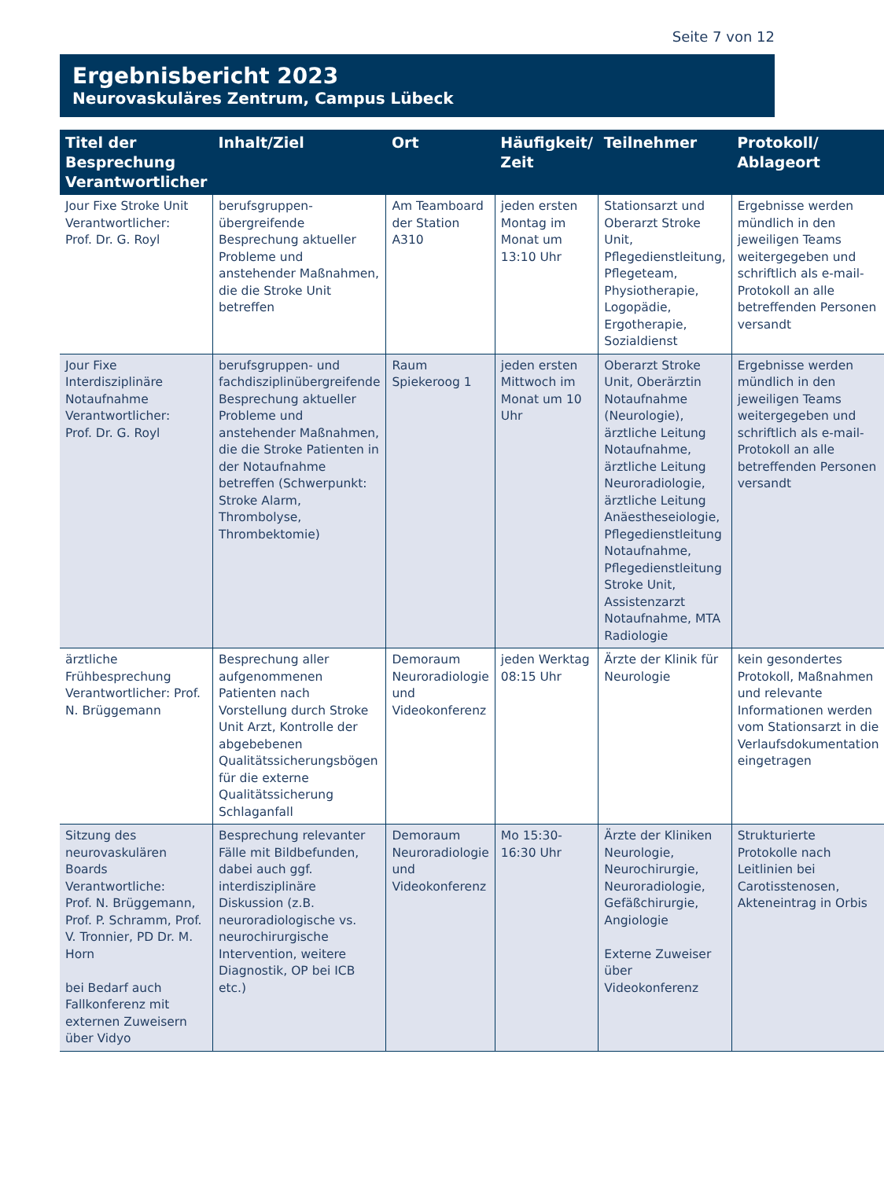Seite 7 von 12
Ergebnisbericht 2023
Neurovaskuläres Zentrum, Campus Lübeck
| Titel der Besprechung Verantwortlicher | Inhalt/Ziel | Ort | Häufigkeit/ Zeit | Teilnehmer | Protokoll/ Ablageort |
| --- | --- | --- | --- | --- | --- |
| Jour Fixe Stroke Unit Verantwortlicher: Prof. Dr. G. Royl | berufsgruppen­übergreifende Besprechung aktueller Probleme und anstehender Maßnahmen, die die Stroke Unit betreffen | Am Teamboard der Station A310 | jeden ersten Montag im Monat um 13:10 Uhr | Stationsarzt und Oberarzt Stroke Unit, Pflegedienstleitung, Pflegeteam, Physiotherapie, Logopädie, Ergotherapie, Sozialdienst | Ergebnisse werden mündlich in den jeweiligen Teams weitergegeben und schriftlich als e-mail-Protokoll an alle betreffenden Personen versandt |
| Jour Fixe Interdisziplinäre Notaufnahme Verantwortlicher: Prof. Dr. G. Royl | berufsgruppen- und fachdisziplinübergreifende Besprechung aktueller Probleme und anstehender Maßnahmen, die die Stroke Patienten in der Notaufnahme betreffen (Schwerpunkt: Stroke Alarm, Thrombolyse, Thrombektomie) | Raum Spiekeroog 1 | jeden ersten Mittwoch im Monat um 10 Uhr | Oberarzt Stroke Unit, Oberärztin Notaufnahme (Neurologie), ärztliche Leitung Notaufnahme, ärztliche Leitung Neuroradiologie, ärztliche Leitung Anäesthesei­ologie, Pflegedienstleitung Notaufnahme, Pflegedienstleitung Stroke Unit, Assistenzarzt Notaufnahme, MTA Radiologie | Ergebnisse werden mündlich in den jeweiligen Teams weitergegeben und schriftlich als e-mail-Protokoll an alle betreffenden Personen versandt |
| ärztliche Frühbesprechung Verantwortlicher: Prof. N. Brüggemann | Besprechung aller aufgenommenen Patienten nach Vorstellung durch Stroke Unit Arzt, Kontrolle der abgebebenen Qualitätssicherungsbögen für die externe Qualitätssicherung Schlaganfall | Demoraum Neuroradiologie und Videokonferenz | jeden Werktag 08:15 Uhr | Ärzte der Klinik für Neurologie | kein gesondertes Protokoll, Maßnahmen und relevante Informationen werden vom Stationsarzt in die Verlaufsdokumentation eingetragen |
| Sitzung des neurovaskulären Boards Verantwortliche: Prof. N. Brüggemann, Prof. P. Schramm, Prof. V. Tronnier, PD Dr. M. Horn bei Bedarf auch Fallkonferenz mit externen Zuweisern über Vidyo | Besprechung relevanter Fälle mit Bildbefunden, dabei auch ggf. interdisziplinäre Diskussion (z.B. neuroradiologische vs. neurochirurgische Intervention, weitere Diagnostik, OP bei ICB etc.) | Demoraum Neuroradiologie und Videokonferenz | Mo 15:30-16:30 Uhr | Ärzte der Kliniken Neurologie, Neurochirurgie, Neuroradiologie, Gefäßchirurgie, Angiologie Externe Zuweiser über Videokonferenz | Strukturierte Protokolle nach Leitlinien bei Carotisstenosen, Akteneintrag in Orbis |